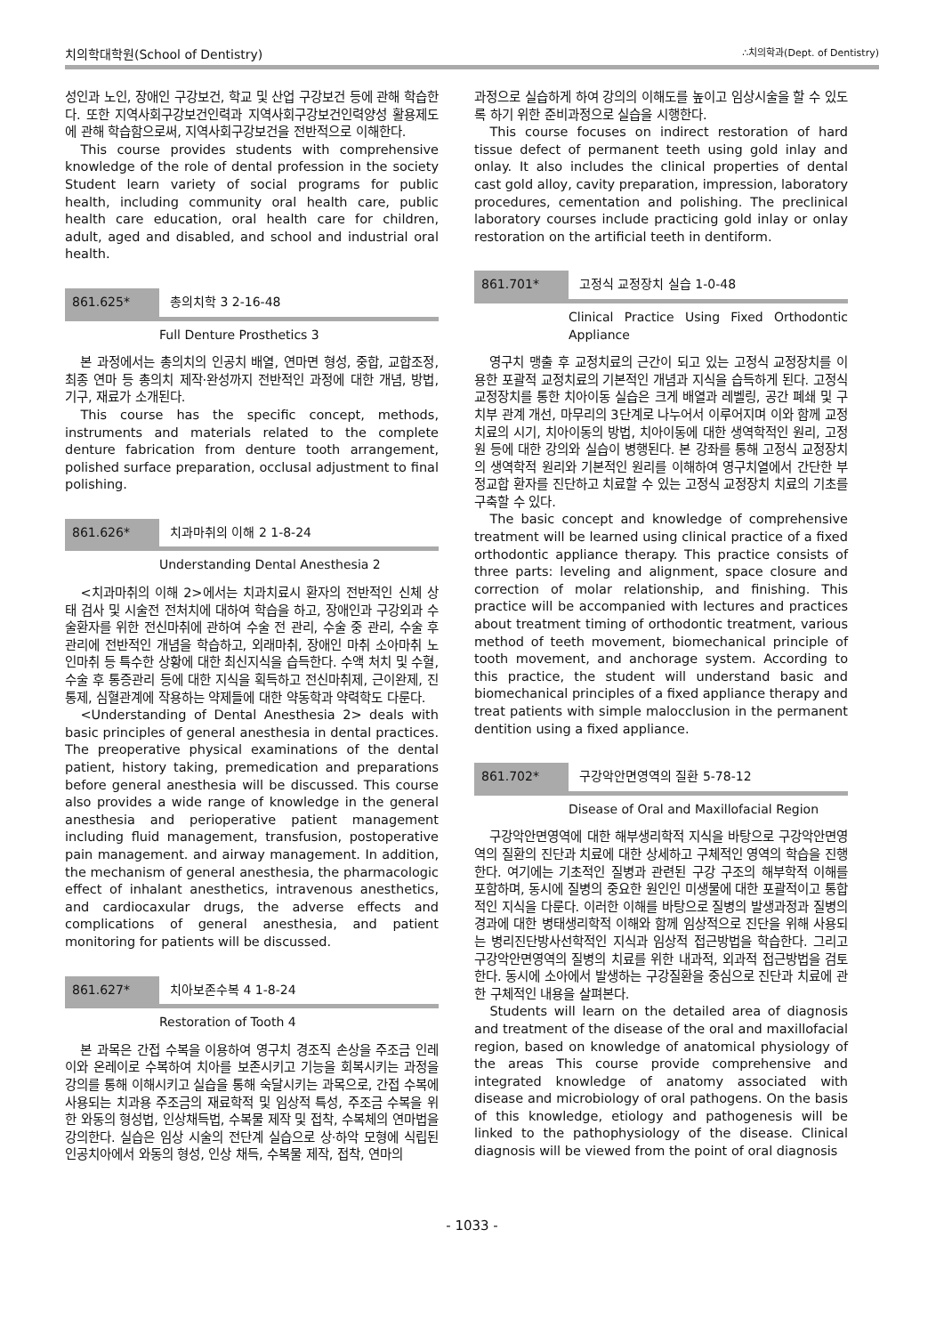치의학대학원(School of Dentistry) ∴치의학과(Dept. of Dentistry)
성인과 노인, 장애인 구강보건, 학교 및 산업 구강보건 등에 관해 학습한다. 또한 지역사회구강보건인력과 지역사회구강보건인력양성 활용제도에 관해 학습함으로써, 지역사회구강보건을 전반적으로 이해한다.
This course provides students with comprehensive knowledge of the role of dental profession in the society Student learn variety of social programs for public health, including community oral health care, public health care education, oral health care for children, adult, aged and disabled, and school and industrial oral health.
861.625* 총의치학 3 2-16-48
Full Denture Prosthetics 3
본 과정에서는 총의치의 인공치 배열, 연마면 형성, 중합, 교합조정, 최종 연마 등 총의치 제작·완성까지 전반적인 과정에 대한 개념, 방법, 기구, 재료가 소개된다.
This course has the specific concept, methods, instruments and materials related to the complete denture fabrication from denture tooth arrangement, polished surface preparation, occlusal adjustment to final polishing.
861.626* 치과마취의 이해 2 1-8-24
Understanding Dental Anesthesia 2
<치과마취의 이해 2>에서는 치과치료시 환자의 전반적인 신체 상태 검사 및 시술전 전처치에 대하여 학습을 하고, 장애인과 구강외과 수술환자를 위한 전신마취에 관하여 수술 전 관리, 수술 중 관리, 수술 후 관리에 전반적인 개념을 학습하고, 외래마취, 장애인 마취 소아마취 노인마취 등 특수한 상황에 대한 최신지식을 습득한다. 수액 처치 및 수혈, 수술 후 통증관리 등에 대한 지식을 획득하고 전신마취제, 근이완제, 진통제, 심혈관계에 작용하는 약제들에 대한 약동학과 약력학도 다룬다.
<Understanding of Dental Anesthesia 2> deals with basic principles of general anesthesia in dental practices. The preoperative physical examinations of the dental patient, history taking, premedication and preparations before general anesthesia will be discussed. This course also provides a wide range of knowledge in the general anesthesia and perioperative patient management including fluid management, transfusion, postoperative pain management. and airway management. In addition, the mechanism of general anesthesia, the pharmacologic effect of inhalant anesthetics, intravenous anesthetics, and cardiocaxular drugs, the adverse effects and complications of general anesthesia, and patient monitoring for patients will be discussed.
861.627* 치아보존수복 4 1-8-24
Restoration of Tooth 4
본 과목은 간접 수복을 이용하여 영구치 경조직 손상을 주조금 인레이와 온레이로 수복하여 치아를 보존시키고 기능을 회복시키는 과정을 강의를 통해 이해시키고 실습을 통해 숙달시키는 과목으로, 간접 수복에 사용되는 치과용 주조금의 재료학적 및 임상적 특성, 주조금 수복을 위한 와동의 형성법, 인상채득법, 수복물 제작 및 접착, 수복체의 연마법을 강의한다. 실습은 임상 시술의 전단계 실습으로 상·하악 모형에 식립된 인공치아에서 와동의 형성, 인상 채득, 수복물 제작, 접착, 연마의
과정으로 실습하게 하여 강의의 이해도를 높이고 임상시술을 할 수 있도록 하기 위한 준비과정으로 실습을 시행한다.
This course focuses on indirect restoration of hard tissue defect of permanent teeth using gold inlay and onlay. It also includes the clinical properties of dental cast gold alloy, cavity preparation, impression, laboratory procedures, cementation and polishing. The preclinical laboratory courses include practicing gold inlay or onlay restoration on the artificial teeth in dentiform.
861.701* 고정식 교정장치 실습 1-0-48
Clinical Practice Using Fixed Orthodontic Appliance
영구치 맹출 후 교정치료의 근간이 되고 있는 고정식 교정장치를 이용한 포괄적 교정치료의 기본적인 개념과 지식을 습득하게 된다. 고정식 교정장치를 통한 치아이동 실습은 크게 배열과 레벨링, 공간 폐쇄 및 구치부 관계 개선, 마무리의 3단계로 나누어서 이루어지며 이와 함께 교정치료의 시기, 치아이동의 방법, 치아이동에 대한 생역학적인 원리, 고정원 등에 대한 강의와 실습이 병행된다. 본 강좌를 통해 고정식 교정장치의 생역학적 원리와 기본적인 원리를 이해하여 영구치열에서 간단한 부정교합 환자를 진단하고 치료할 수 있는 고정식 교정장치 치료의 기초를 구축할 수 있다.
The basic concept and knowledge of comprehensive treatment will be learned using clinical practice of a fixed orthodontic appliance therapy. This practice consists of three parts: leveling and alignment, space closure and correction of molar relationship, and finishing. This practice will be accompanied with lectures and practices about treatment timing of orthodontic treatment, various method of teeth movement, biomechanical principle of tooth movement, and anchorage system. According to this practice, the student will understand basic and biomechanical principles of a fixed appliance therapy and treat patients with simple malocclusion in the permanent dentition using a fixed appliance.
861.702* 구강악안면영역의 질환 5-78-12
Disease of Oral and Maxillofacial Region
구강악안면영역에 대한 해부생리학적 지식을 바탕으로 구강악안면영역의 질환의 진단과 치료에 대한 상세하고 구체적인 영역의 학습을 진행한다. 여기에는 기초적인 질병과 관련된 구강 구조의 해부학적 이해를 포함하며, 동시에 질병의 중요한 원인인 미생물에 대한 포괄적이고 통합적인 지식을 다룬다. 이러한 이해를 바탕으로 질병의 발생과정과 질병의 경과에 대한 병태생리학적 이해와 함께 임상적으로 진단을 위해 사용되는 병리진단방사선학적인 지식과 임상적 접근방법을 학습한다. 그리고 구강악안면영역의 질병의 치료를 위한 내과적, 외과적 접근방법을 검토한다. 동시에 소아에서 발생하는 구강질환을 중심으로 진단과 치료에 관한 구체적인 내용을 살펴본다.
Students will learn on the detailed area of diagnosis and treatment of the disease of the oral and maxillofacial region, based on knowledge of anatomical physiology of the areas This course provide comprehensive and integrated knowledge of anatomy associated with disease and microbiology of oral pathogens. On the basis of this knowledge, etiology and pathogenesis will be linked to the pathophysiology of the disease. Clinical diagnosis will be viewed from the point of oral diagnosis
- 1033 -